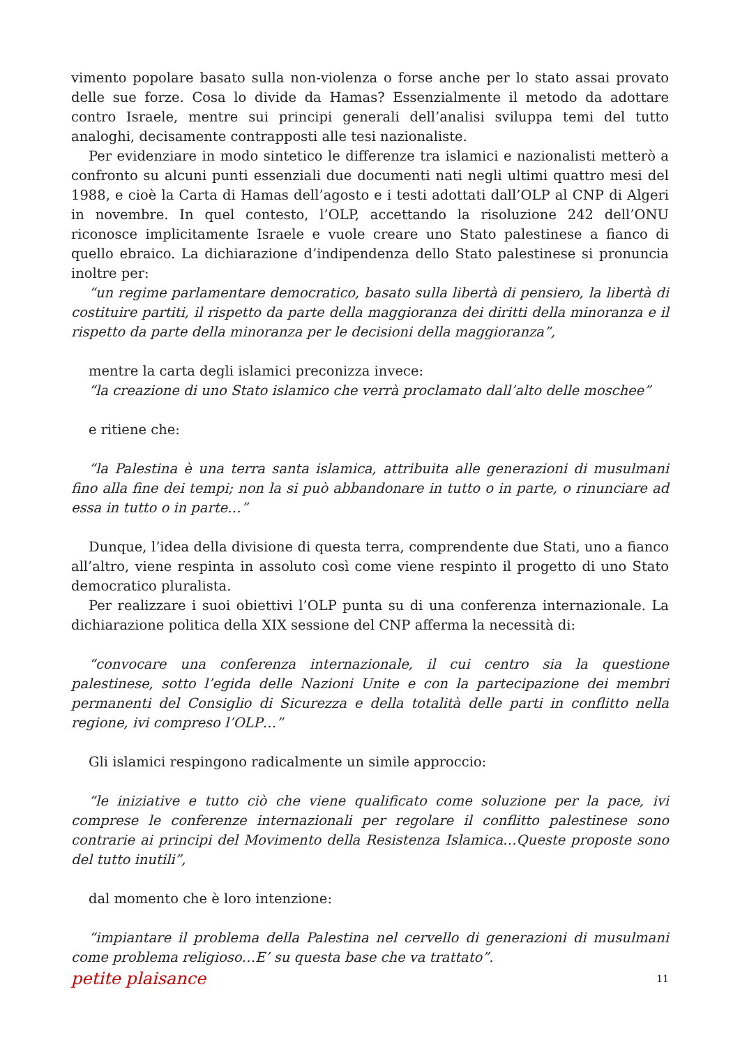vimento popolare basato sulla non-violenza o forse anche per lo stato assai provato delle sue forze. Cosa lo divide da Hamas? Essenzialmente il metodo da adottare contro Israele, mentre sui principi generali dell’analisi sviluppa temi del tutto analoghi, decisamente contrapposti alle tesi nazionaliste.
Per evidenziare in modo sintetico le differenze tra islamici e nazionalisti metterò a confronto su alcuni punti essenziali due documenti nati negli ultimi quattro mesi del 1988, e cioè la Carta di Hamas dell’agosto e i testi adottati dall’OLP al CNP di Algeri in novembre. In quel contesto, l’OLP, accettando la risoluzione 242 dell’ONU riconosce implicitamente Israele e vuole creare uno Stato palestinese a fianco di quello ebraico. La dichiarazione d’indipendenza dello Stato palestinese si pronuncia inoltre per:
“un regime parlamentare democratico, basato sulla libertà di pensiero, la libertà di costituire partiti, il rispetto da parte della maggioranza dei diritti della minoranza e il rispetto da parte della minoranza per le decisioni della maggioranza”,
mentre la carta degli islamici preconizza invece:
“la creazione di uno Stato islamico che verrà proclamato dall’alto delle moschee”
e ritiene che:
“la Palestina è una terra santa islamica, attribuita alle generazioni di musulmani fino alla fine dei tempi; non la si può abbandonare in tutto o in parte, o rinunciare ad essa in tutto o in parte…”
Dunque, l’idea della divisione di questa terra, comprendente due Stati, uno a fianco all’altro, viene respinta in assoluto così come viene respinto il progetto di uno Stato democratico pluralista.
Per realizzare i suoi obiettivi l’OLP punta su di una conferenza internazionale. La dichiarazione politica della XIX sessione del CNP afferma la necessità di:
“convocare una conferenza internazionale, il cui centro sia la questione palestinese, sotto l’egida delle Nazioni Unite e con la partecipazione dei membri permanenti del Consiglio di Sicurezza e della totalità delle parti in conflitto nella regione, ivi compreso l’OLP…”
Gli islamici respingono radicalmente un simile approccio:
“le iniziative e tutto ciò che viene qualificato come soluzione per la pace, ivi comprese le conferenze internazionali per regolare il conflitto palestinese sono contrarie ai principi del Movimento della Resistenza Islamica…Queste proposte sono del tutto inutili”,
dal momento che è loro intenzione:
“impiantare il problema della Palestina nel cervello di generazioni di musulmani come problema religioso…E’ su questa base che va trattato”.
petite plaisance 11